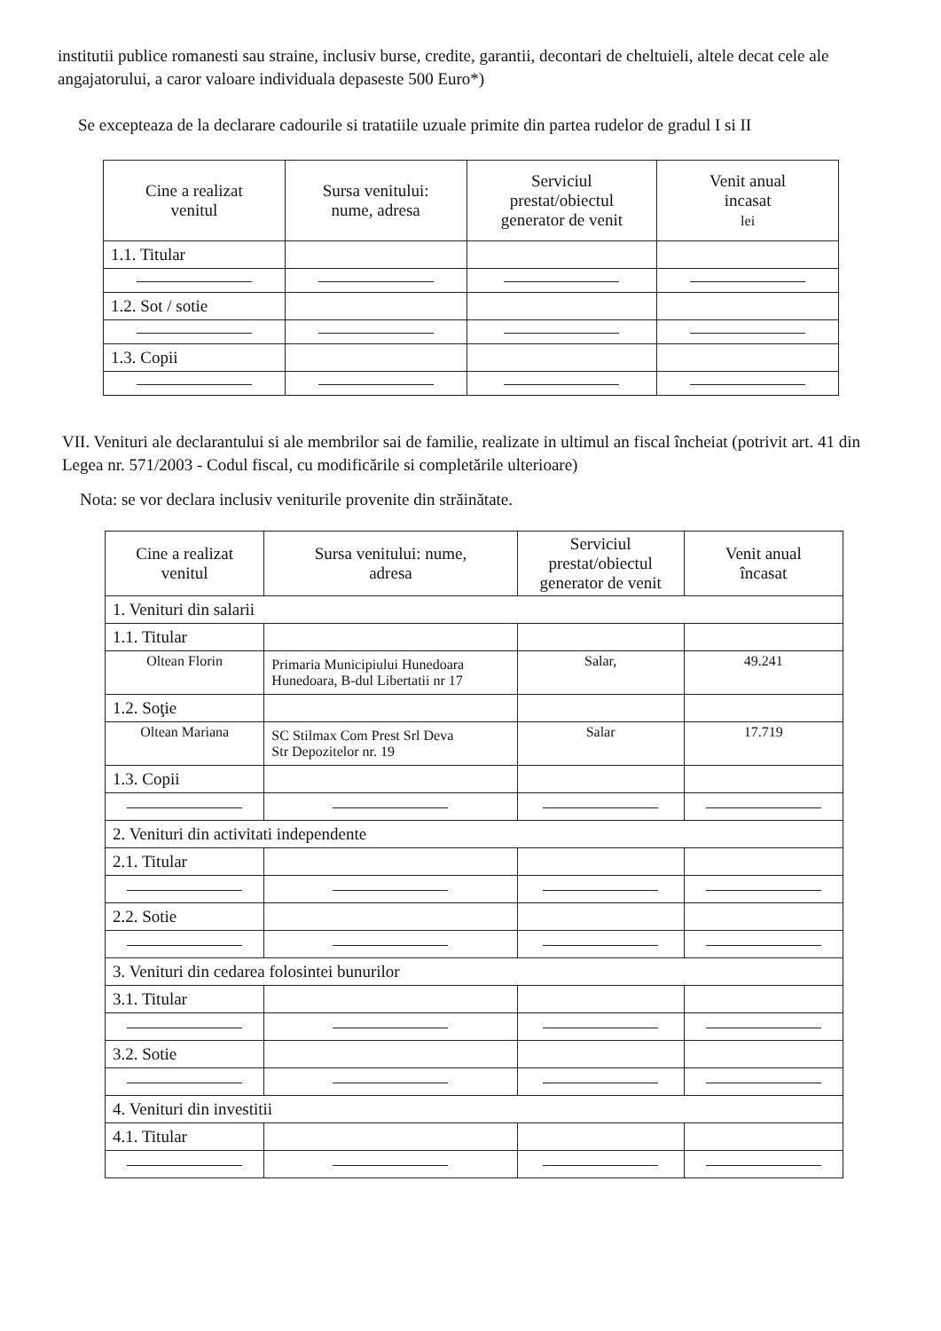institutii publice romanesti sau straine, inclusiv burse, credite, garantii, decontari de cheltuieli, altele decat cele ale angajatorului, a caror valoare individuala depaseste 500 Euro*)
Se excepteaza de la declarare cadourile si tratatiile uzuale primite din partea rudelor de gradul I si II
| Cine a realizat venitul | Sursa venitului: nume, adresa | Serviciul prestat/obiectul generator de venit | Venit anual incasat lei |
| --- | --- | --- | --- |
| 1.1. Titular | | | |
| 1.2. Sot / sotie | | | |
| 1.3. Copii | | | |
VII. Venituri ale declarantului si ale membrilor sai de familie, realizate in ultimul an fiscal încheiat (potrivit art. 41 din Legea nr. 571/2003 - Codul fiscal, cu modificările si completările ulterioare)
Nota: se vor declara inclusiv veniturile provenite din străinătate.
| Cine a realizat venitul | Sursa venitului: nume, adresa | Serviciul prestat/obiectul generator de venit | Venit anual încasat |
| --- | --- | --- | --- |
| 1. Venituri din salarii | | | |
| 1.1. Titular | | | |
| Oltean Florin | Primaria Municipiului Hunedoara Hunedoara, B-dul Libertatii nr 17 | Salar, | 49.241 |
| 1.2. Soţie | | | |
| Oltean Mariana | SC Stilmax Com Prest Srl Deva Str Depozitelor nr. 19 | Salar | 17.719 |
| 1.3. Copii | | | |
| 2. Venituri din activitati independente | | | |
| 2.1. Titular | | | |
| 2.2. Sotie | | | |
| 3. Venituri din cedarea folosintei bunurilor | | | |
| 3.1. Titular | | | |
| 3.2. Sotie | | | |
| 4. Venituri din investitii | | | |
| 4.1. Titular | | | |